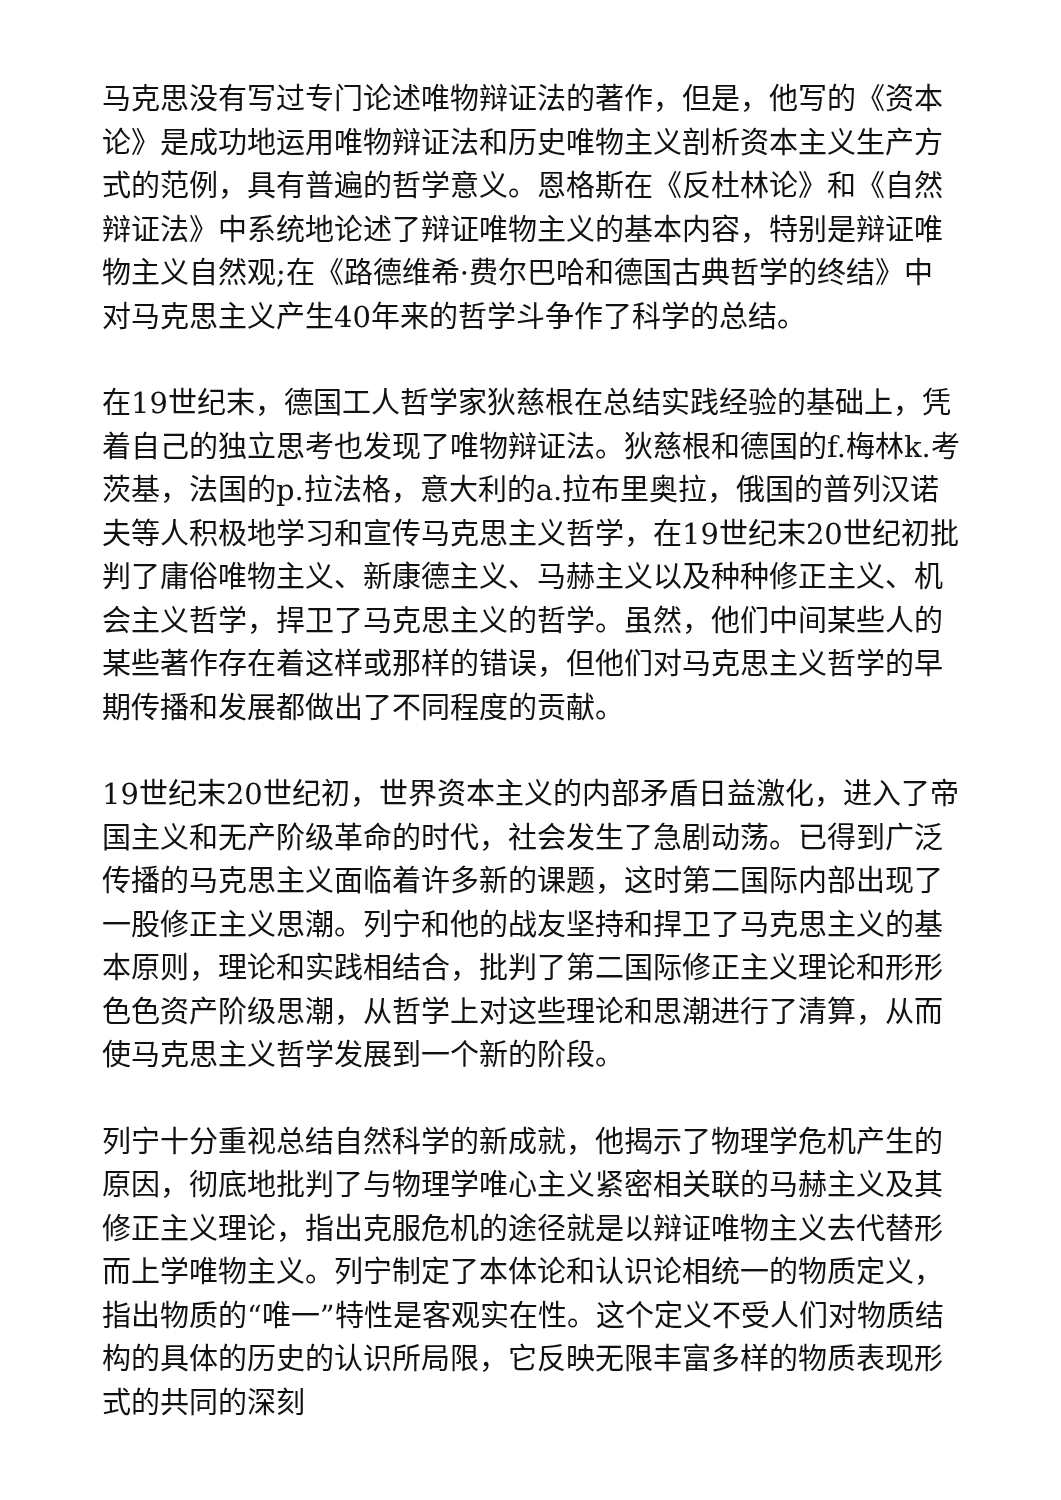马克思没有写过专门论述唯物辩证法的著作，但是，他写的《资本论》是成功地运用唯物辩证法和历史唯物主义剖析资本主义生产方式的范例，具有普遍的哲学意义。恩格斯在《反杜林论》和《自然辩证法》中系统地论述了辩证唯物主义的基本内容，特别是辩证唯物主义自然观;在《路德维希·费尔巴哈和德国古典哲学的终结》中对马克思主义产生40年来的哲学斗争作了科学的总结。
在19世纪末，德国工人哲学家狄慈根在总结实践经验的基础上，凭着自己的独立思考也发现了唯物辩证法。狄慈根和德国的f.梅林k.考茨基，法国的p.拉法格，意大利的a.拉布里奥拉，俄国的普列汉诺夫等人积极地学习和宣传马克思主义哲学，在19世纪末20世纪初批判了庸俗唯物主义、新康德主义、马赫主义以及种种修正主义、机会主义哲学，捍卫了马克思主义的哲学。虽然，他们中间某些人的某些著作存在着这样或那样的错误，但他们对马克思主义哲学的早期传播和发展都做出了不同程度的贡献。
19世纪末20世纪初，世界资本主义的内部矛盾日益激化，进入了帝国主义和无产阶级革命的时代，社会发生了急剧动荡。已得到广泛传播的马克思主义面临着许多新的课题，这时第二国际内部出现了一股修正主义思潮。列宁和他的战友坚持和捍卫了马克思主义的基本原则，理论和实践相结合，批判了第二国际修正主义理论和形形色色资产阶级思潮，从哲学上对这些理论和思潮进行了清算，从而使马克思主义哲学发展到一个新的阶段。
列宁十分重视总结自然科学的新成就，他揭示了物理学危机产生的原因，彻底地批判了与物理学唯心主义紧密相关联的马赫主义及其修正主义理论，指出克服危机的途径就是以辩证唯物主义去代替形而上学唯物主义。列宁制定了本体论和认识论相统一的物质定义，指出物质的“唯一”特性是客观实在性。这个定义不受人们对物质结构的具体的历史的认识所局限，它反映无限丰富多样的物质表现形式的共同的深刻